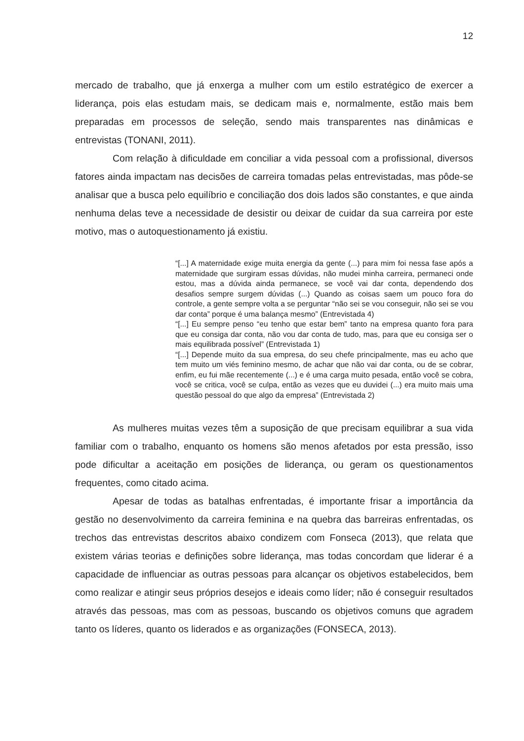12
mercado de trabalho, que já enxerga a mulher com um estilo estratégico de exercer a liderança, pois elas estudam mais, se dedicam mais e, normalmente, estão mais bem preparadas em processos de seleção, sendo mais transparentes nas dinâmicas e entrevistas (TONANI, 2011).
Com relação à dificuldade em conciliar a vida pessoal com a profissional, diversos fatores ainda impactam nas decisões de carreira tomadas pelas entrevistadas, mas pôde-se analisar que a busca pelo equilíbrio e conciliação dos dois lados são constantes, e que ainda nenhuma delas teve a necessidade de desistir ou deixar de cuidar da sua carreira por este motivo, mas o autoquestionamento já existiu.
“[...] A maternidade exige muita energia da gente (...) para mim foi nessa fase após a maternidade que surgiram essas dúvidas, não mudei minha carreira, permaneci onde estou, mas a dúvida ainda permanece, se você vai dar conta, dependendo dos desafios sempre surgem dúvidas (...) Quando as coisas saem um pouco fora do controle, a gente sempre volta a se perguntar “não sei se vou conseguir, não sei se vou dar conta” porque é uma balança mesmo” (Entrevistada 4)
“[...] Eu sempre penso “eu tenho que estar bem” tanto na empresa quanto fora para que eu consiga dar conta, não vou dar conta de tudo, mas, para que eu consiga ser o mais equilibrada possível” (Entrevistada 1)
“[...] Depende muito da sua empresa, do seu chefe principalmente, mas eu acho que tem muito um viés feminino mesmo, de achar que não vai dar conta, ou de se cobrar, enfim, eu fui mãe recentemente (...) e é uma carga muito pesada, então você se cobra, você se critica, você se culpa, então as vezes que eu duvidei (...) era muito mais uma questão pessoal do que algo da empresa” (Entrevistada 2)
As mulheres muitas vezes têm a suposição de que precisam equilibrar a sua vida familiar com o trabalho, enquanto os homens são menos afetados por esta pressão, isso pode dificultar a aceitação em posições de liderança, ou geram os questionamentos frequentes, como citado acima.
Apesar de todas as batalhas enfrentadas, é importante frisar a importância da gestão no desenvolvimento da carreira feminina e na quebra das barreiras enfrentadas, os trechos das entrevistas descritos abaixo condizem com Fonseca (2013), que relata que existem várias teorias e definições sobre liderança, mas todas concordam que liderar é a capacidade de influenciar as outras pessoas para alcançar os objetivos estabelecidos, bem como realizar e atingir seus próprios desejos e ideais como líder; não é conseguir resultados através das pessoas, mas com as pessoas, buscando os objetivos comuns que agradem tanto os líderes, quanto os liderados e as organizações (FONSECA, 2013).